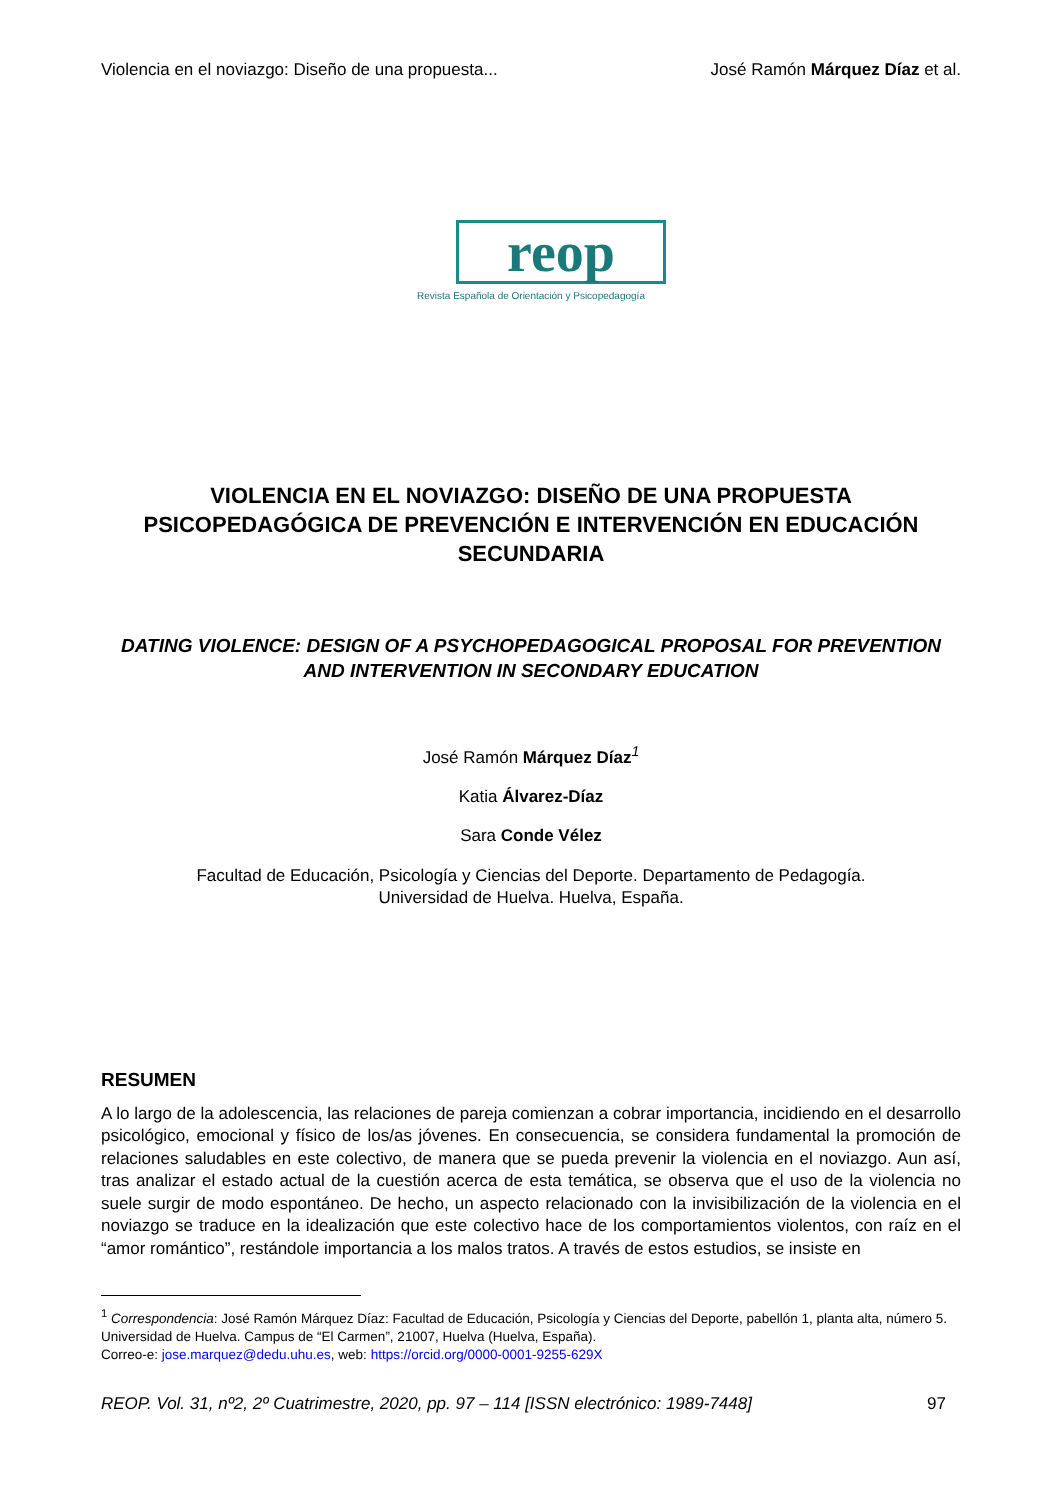Violencia en el noviazgo: Diseño de una propuesta... José Ramón Márquez Díaz et al.
reop
Revista Española de Orientación y Psicopedagogía
VIOLENCIA EN EL NOVIAZGO: DISEÑO DE UNA PROPUESTA PSICOPEDAGÓGICA DE PREVENCIÓN E INTERVENCIÓN EN EDUCACIÓN SECUNDARIA
DATING VIOLENCE: DESIGN OF A PSYCHOPEDAGOGICAL PROPOSAL FOR PREVENTION AND INTERVENTION IN SECONDARY EDUCATION
José Ramón Márquez Díaz<sup>1</sup>
Katia Álvarez-Díaz
Sara Conde Vélez
Facultad de Educación, Psicología y Ciencias del Deporte. Departamento de Pedagogía.
Universidad de Huelva. Huelva, España.
RESUMEN
A lo largo de la adolescencia, las relaciones de pareja comienzan a cobrar importancia, incidiendo en el desarrollo psicológico, emocional y físico de los/as jóvenes. En consecuencia, se considera fundamental la promoción de relaciones saludables en este colectivo, de manera que se pueda prevenir la violencia en el noviazgo. Aun así, tras analizar el estado actual de la cuestión acerca de esta temática, se observa que el uso de la violencia no suele surgir de modo espontáneo. De hecho, un aspecto relacionado con la invisibilización de la violencia en el noviazgo se traduce en la idealización que este colectivo hace de los comportamientos violentos, con raíz en el “amor romántico”, restándole importancia a los malos tratos. A través de estos estudios, se insiste en
<sup>1</sup> Correspondencia: José Ramón Márquez Díaz: Facultad de Educación, Psicología y Ciencias del Deporte, pabellón 1, planta alta, número 5. Universidad de Huelva. Campus de “El Carmen”, 21007, Huelva (Huelva, España).
Correo-e: jose.marquez@dedu.uhu.es, web: https://orcid.org/0000-0001-9255-629X
REOP. Vol. 31, nº2, 2º Cuatrimestre, 2020, pp. 97 – 114 [ISSN electrónico: 1989-7448] 97